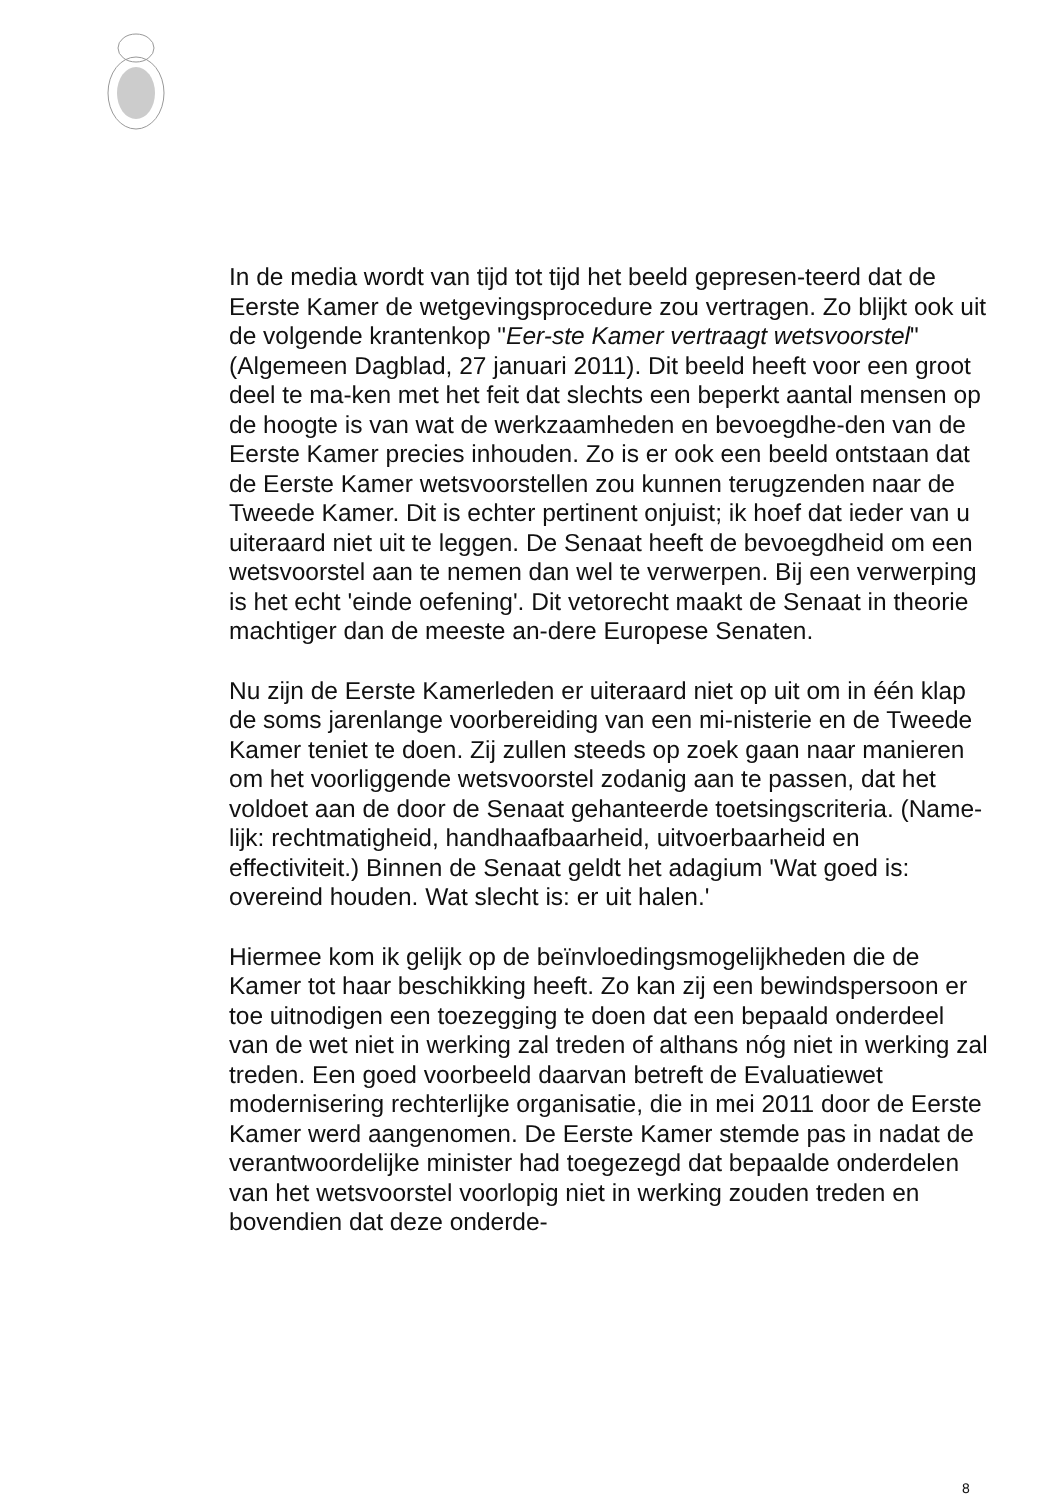In de media wordt van tijd tot tijd het beeld gepresen-teerd dat de Eerste Kamer de wetgevingsprocedure zou vertragen. Zo blijkt ook uit de volgende krantenkop "Eer-ste Kamer vertraagt wetsvoorstel" (Algemeen Dagblad, 27 januari 2011). Dit beeld heeft voor een groot deel te ma-ken met het feit dat slechts een beperkt aantal mensen op de hoogte is van wat de werkzaamheden en bevoegdhe-den van de Eerste Kamer precies inhouden. Zo is er ook een beeld ontstaan dat de Eerste Kamer wetsvoorstellen zou kunnen terugzenden naar de Tweede Kamer. Dit is echter pertinent onjuist; ik hoef dat ieder van u uiteraard niet uit te leggen. De Senaat heeft de bevoegdheid om een wetsvoorstel aan te nemen dan wel te verwerpen. Bij een verwerping is het echt 'einde oefening'. Dit vetorecht maakt de Senaat in theorie machtiger dan de meeste an-dere Europese Senaten.
Nu zijn de Eerste Kamerleden er uiteraard niet op uit om in één klap de soms jarenlange voorbereiding van een mi-nisterie en de Tweede Kamer teniet te doen. Zij zullen steeds op zoek gaan naar manieren om het voorliggende wetsvoorstel zodanig aan te passen, dat het voldoet aan de door de Senaat gehanteerde toetsingscriteria. (Name-lijk: rechtmatigheid, handhaafbaarheid, uitvoerbaarheid en effectiviteit.) Binnen de Senaat geldt het adagium 'Wat goed is: overeind houden. Wat slecht is: er uit halen.'
Hiermee kom ik gelijk op de beïnvloedingsmogelijkheden die de Kamer tot haar beschikking heeft. Zo kan zij een bewindspersoon er toe uitnodigen een toezegging te doen dat een bepaald onderdeel van de wet niet in werking zal treden of althans nóg niet in werking zal treden. Een goed voorbeeld daarvan betreft de Evaluatiewet modernisering rechterlijke organisatie, die in mei 2011 door de Eerste Kamer werd aangenomen. De Eerste Kamer stemde pas in nadat de verantwoordelijke minister had toegezegd dat bepaalde onderdelen van het wetsvoorstel voorlopig niet in werking zouden treden en bovendien dat deze onderde-
8